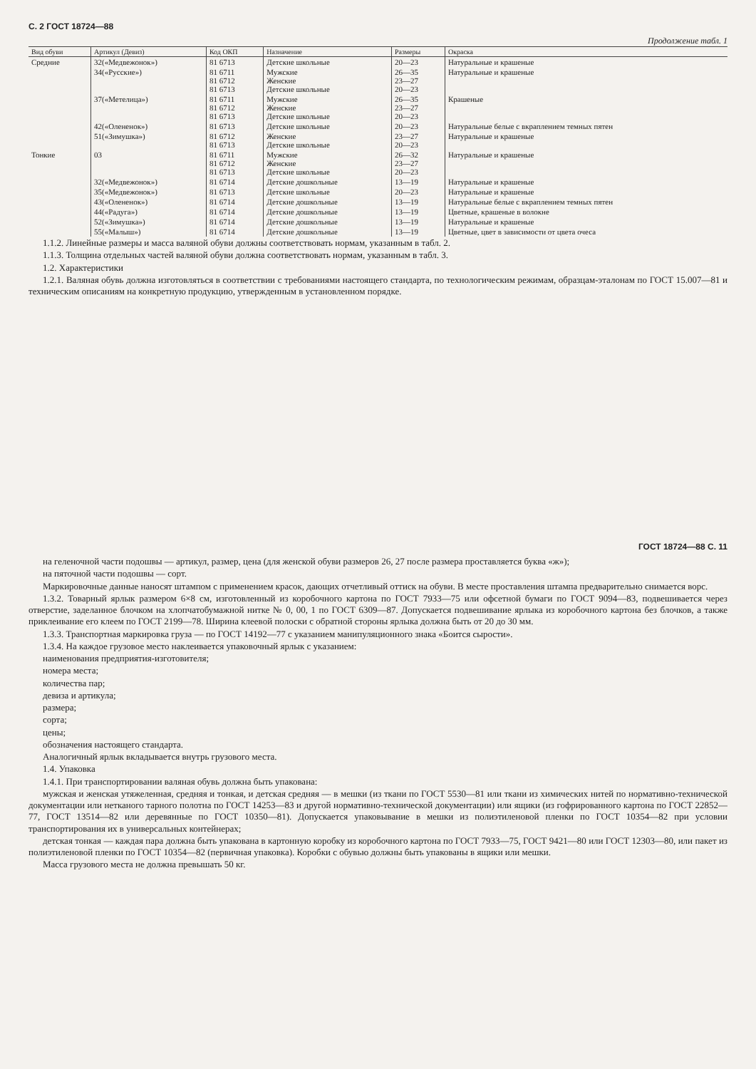С. 2 ГОСТ 18724—88
Продолжение табл. 1
| Вид обуви | Артикул (Девиз) | Код ОКП | Назначение | Размеры | Окраска |
| --- | --- | --- | --- | --- | --- |
| Средние | 32(«Медвежонок») | 81 6713 | Детские школьные | 20—23 | Натуральные и крашеные |
| | 34(«Русские») | 81 6711 81 6712 81 6713 | Мужские Женские Детские школьные | 26—35 23—27 20—23 | Натуральные и крашеные |
| | 37(«Метелица») | 81 6711 81 6712 81 6713 | Мужские Женские Детские школьные | 26—35 23—27 20—23 | Крашеные |
| | 42(«Олененок») | 81 6713 | Детские школьные | 20—23 | Натуральные белые с вкраплением темных пятен |
| | 51(«Зимушка») | 81 6712 81 6713 | Женские Детские школьные | 23—27 20—23 | Натуральные и крашеные |
| Тонкие | 03 | 81 6711 81 6712 81 6713 | Мужские Женские Детские школьные | 26—32 23—27 20—23 | Натуральные и крашеные |
| | 32(«Медвежонок») | 81 6714 | Детские дошкольные | 13—19 | Натуральные и крашеные |
| | 35(«Медвежонок») | 81 6713 | Детские школьные | 20—23 | Натуральные и крашеные |
| | 43(«Олененок») | 81 6714 | Детские дошкольные | 13—19 | Натуральные белые с вкраплением темных пятен |
| | 44(«Радуга») | 81 6714 | Детские дошкольные | 13—19 | Цветные, крашеные в волокне |
| | 52(«Зимушка») | 81 6714 | Детские дошкольные | 13—19 | Натуральные и крашеные |
| | 55(«Малыш») | 81 6714 | Детские дошкольные | 13—19 | Цветные, цвет в зависимости от цвета очеса |
1.1.2. Линейные размеры и масса валяной обуви должны соответствовать нормам, указанным в табл. 2.
1.1.3. Толщина отдельных частей валяной обуви должна соответствовать нормам, указанным в табл. 3.
1.2. Характеристики
1.2.1. Валяная обувь должна изготовляться в соответствии с требованиями настоящего стандарта, по технологическим режимам, образцам-эталонам по ГОСТ 15.007—81 и техническим описаниям на конкретную продукцию, утвержденным в установленном порядке.
ГОСТ 18724—88 С. 11
на геленочной части подошвы — артикул, размер, цена (для женской обуви размеров 26, 27 после размера проставляется буква «ж»);
на пяточной части подошвы — сорт.
Маркировочные данные наносят штампом с применением красок, дающих отчетливый оттиск на обуви. В месте проставления штампа предварительно снимается ворс.
1.3.2. Товарный ярлык размером 6×8 см, изготовленный из коробочного картона по ГОСТ 7933—75 или офсетной бумаги по ГОСТ 9094—83, подвешивается через отверстие, заделанное блочком на хлопчатобумажной нитке № 0, 00, 1 по ГОСТ 6309—87. Допускается подвешивание ярлыка из коробочного картона без блочков, а также приклеивание его клеем по ГОСТ 2199—78. Ширина клеевой полоски с обратной стороны ярлыка должна быть от 20 до 30 мм.
1.3.3. Транспортная маркировка груза — по ГОСТ 14192—77 с указанием манипуляционного знака «Боится сырости».
1.3.4. На каждое грузовое место наклеивается упаковочный ярлык с указанием:
наименования предприятия-изготовителя;
номера места;
количества пар;
девиза и артикула;
размера;
сорта;
цены;
обозначения настоящего стандарта.
Аналогичный ярлык вкладывается внутрь грузового места.
1.4. Упаковка
1.4.1. При транспортировании валяная обувь должна быть упакована:
мужская и женская утяжеленная, средняя и тонкая, и детская средняя — в мешки (из ткани по ГОСТ 5530—81 или ткани из химических нитей по нормативно-технической документации или нетканого тарного полотна по ГОСТ 14253—83 и другой нормативно-технической документации) или ящики (из гофрированного картона по ГОСТ 22852—77, ГОСТ 13514—82 или деревянные по ГОСТ 10350—81). Допускается упаковывание в мешки из полиэтиленовой пленки по ГОСТ 10354—82 при условии транспортирования их в универсальных контейнерах;
детская тонкая — каждая пара должна быть упакована в картонную коробку из коробочного картона по ГОСТ 7933—75, ГОСТ 9421—80 или ГОСТ 12303—80, или пакет из полиэтиленовой пленки по ГОСТ 10354—82 (первичная упаковка). Коробки с обувью должны быть упакованы в ящики или мешки.
Масса грузового места не должна превышать 50 кг.